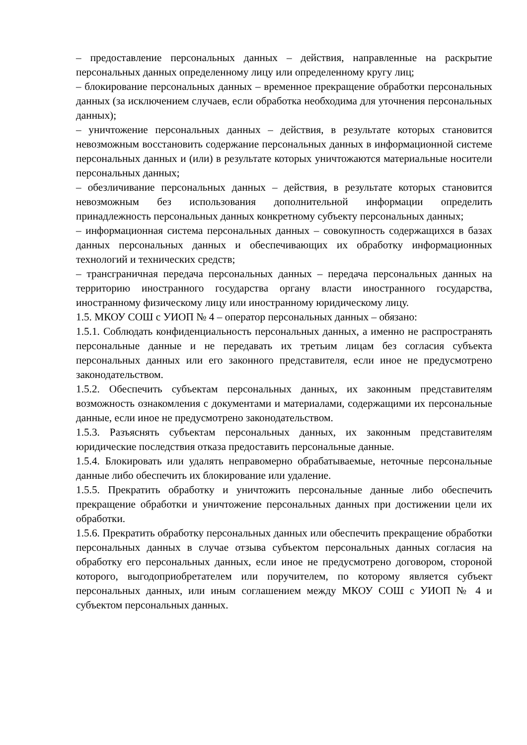– предоставление персональных данных – действия, направленные на раскрытие персональных данных определенному лицу или определенному кругу лиц;
– блокирование персональных данных – временное прекращение обработки персональных данных (за исключением случаев, если обработка необходима для уточнения персональных данных);
– уничтожение персональных данных – действия, в результате которых становится невозможным восстановить содержание персональных данных в информационной системе персональных данных и (или) в результате которых уничтожаются материальные носители персональных данных;
– обезличивание персональных данных – действия, в результате которых становится невозможным без использования дополнительной информации определить принадлежность персональных данных конкретному субъекту персональных данных;
– информационная система персональных данных – совокупность содержащихся в базах данных персональных данных и обеспечивающих их обработку информационных технологий и технических средств;
– трансграничная передача персональных данных – передача персональных данных на территорию иностранного государства органу власти иностранного государства, иностранному физическому лицу или иностранному юридическому лицу.
1.5. МКОУ СОШ с УИОП № 4 – оператор персональных данных – обязано:
1.5.1. Соблюдать конфиденциальность персональных данных, а именно не распространять персональные данные и не передавать их третьим лицам без согласия субъекта персональных данных или его законного представителя, если иное не предусмотрено законодательством.
1.5.2. Обеспечить субъектам персональных данных, их законным представителям возможность ознакомления с документами и материалами, содержащими их персональные данные, если иное не предусмотрено законодательством.
1.5.3. Разъяснять субъектам персональных данных, их законным представителям юридические последствия отказа предоставить персональные данные.
1.5.4. Блокировать или удалять неправомерно обрабатываемые, неточные персональные данные либо обеспечить их блокирование или удаление.
1.5.5. Прекратить обработку и уничтожить персональные данные либо обеспечить прекращение обработки и уничтожение персональных данных при достижении цели их обработки.
1.5.6. Прекратить обработку персональных данных или обеспечить прекращение обработки персональных данных в случае отзыва субъектом персональных данных согласия на обработку его персональных данных, если иное не предусмотрено договором, стороной которого, выгодоприобретателем или поручителем, по которому является субъект персональных данных, или иным соглашением между МКОУ СОШ с УИОП № 4 и субъектом персональных данных.